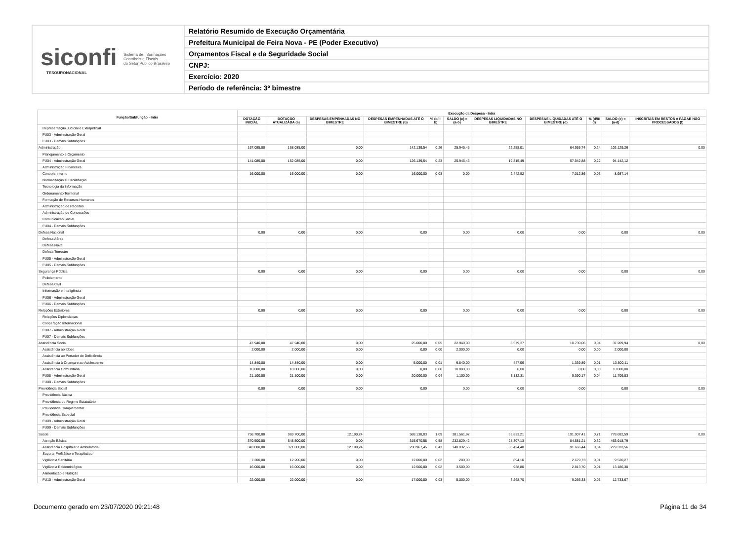siconfi Sistema de Informações
Contábeis e Fiscais
do Setor Público Brasileiro
TESOURONACIONAL
Relatório Resumido de Execução Orçamentária
Prefeitura Municipal de Feira Nova - PE (Poder Executivo)
Orçamentos Fiscal e da Seguridade Social
CNPJ:
Exercício: 2020
Período de referência: 3º bimestre
| Função/Subfunção - Intra | Execução da Despesa - Intra | | | | | | | | | | |
| --- | --- | --- | --- | --- | --- | --- | --- | --- | --- | --- | --- |
| | DOTAÇÃO INICIAL | DOTAÇÃO ATUALIZADA (a) | DESPESAS EMPENHADAS NO BIMESTRE | DESPESAS EMPENHADAS ATÉ O BIMESTRE (b) | % (b/III b) | SALDO (c) = (a-b) | DESPESAS LIQUIDADAS NO BIMESTRE | DESPESAS LIQUIDADAS ATÉ O BIMESTRE (d) | % (d/III d) | SALDO (e) = (a-d) | INSCRITAS EM RESTOS A PAGAR NÃO PROCESSADOS (f) |
| Representação Judicial e Extrajudicial | | | | | | | | | | | |
| FU03 - Administração Geral | | | | | | | | | | | |
| FU03 - Demais Subfunções | | | | | | | | | | | |
| Administração | 157.085,00 | 168.085,00 | 0,00 | 142.139,54 | 0,26 | 25.945,46 | 22.258,01 | 64.955,74 | 0,24 | 103.129,26 | 0,00 |
| Planejamento e Orçamento | | | | | | | | | | | |
| FU04 - Administração Geral | 141.085,00 | 152.085,00 | 0,00 | 126.139,54 | 0,23 | 25.945,46 | 19.815,49 | 57.942,88 | 0,22 | 94.142,12 | |
| Administração Financeira | | | | | | | | | | | |
| Controle Interno | 16.000,00 | 16.000,00 | 0,00 | 16.000,00 | 0,03 | 0,00 | 2.442,52 | 7.012,86 | 0,03 | 8.987,14 | |
| Normatização e Fiscalização | | | | | | | | | | | |
| Tecnologia da Informação | | | | | | | | | | | |
| Ordenamento Territorial | | | | | | | | | | | |
| Formação de Recursos Humanos | | | | | | | | | | | |
| Administração de Receitas | | | | | | | | | | | |
| Administração de Concessões | | | | | | | | | | | |
| Comunicação Social | | | | | | | | | | | |
| FU04 - Demais Subfunções | | | | | | | | | | | |
| Defesa Nacional | 0,00 | 0,00 | 0,00 | 0,00 | | 0,00 | 0,00 | 0,00 | | 0,00 | 0,00 |
| Defesa Aérea | | | | | | | | | | | |
| Defesa Naval | | | | | | | | | | | |
| Defesa Terrestre | | | | | | | | | | | |
| FU05 - Administração Geral | | | | | | | | | | | |
| FU05 - Demais Subfunções | | | | | | | | | | | |
| Segurança Pública | 0,00 | 0,00 | 0,00 | 0,00 | | 0,00 | 0,00 | 0,00 | | 0,00 | 0,00 |
| Policiamento | | | | | | | | | | | |
| Defesa Civil | | | | | | | | | | | |
| Informação e Inteligência | | | | | | | | | | | |
| FU06 - Administração Geral | | | | | | | | | | | |
| FU06 - Demais Subfunções | | | | | | | | | | | |
| Relações Exteriores | 0,00 | 0,00 | 0,00 | 0,00 | | 0,00 | 0,00 | 0,00 | | 0,00 | 0,00 |
| Relações Diplomáticas | | | | | | | | | | | |
| Cooperação Internacional | | | | | | | | | | | |
| FU07 - Administração Geral | | | | | | | | | | | |
| FU07 - Demais Subfunções | | | | | | | | | | | |
| Assistência Social | 47.940,00 | 47.940,00 | 0,00 | 25.000,00 | 0,05 | 22.940,00 | 3.579,37 | 10.730,06 | 0,04 | 37.209,94 | 0,00 |
| Assistência ao Idoso | 2.000,00 | 2.000,00 | 0,00 | 0,00 | 0,00 | 2.000,00 | 0,00 | 0,00 | 0,00 | 2.000,00 | |
| Assistência ao Portador de Deficiência | | | | | | | | | | | |
| Assistência à Criança e ao Adolescente | 14.840,00 | 14.840,00 | 0,00 | 5.000,00 | 0,01 | 9.840,00 | 447,06 | 1.339,89 | 0,01 | 13.500,11 | |
| Assistência Comunitária | 10.000,00 | 10.000,00 | 0,00 | 0,00 | 0,00 | 10.000,00 | 0,00 | 0,00 | 0,00 | 10.000,00 | |
| FU08 - Administração Geral | 21.100,00 | 21.100,00 | 0,00 | 20.000,00 | 0,04 | 1.100,00 | 3.132,31 | 9.390,17 | 0,04 | 11.709,83 | |
| FU08 - Demais Subfunções | | | | | | | | | | | |
| Previdência Social | 0,00 | 0,00 | 0,00 | 0,00 | | 0,00 | 0,00 | 0,00 | | 0,00 | 0,00 |
| Previdência Básica | | | | | | | | | | | |
| Previdência do Regime Estatutário | | | | | | | | | | | |
| Previdência Complementar | | | | | | | | | | | |
| Previdência Especial | | | | | | | | | | | |
| FU09 - Administração Geral | | | | | | | | | | | |
| FU09 - Demais Subfunções | | | | | | | | | | | |
| Saúde | 758.700,00 | 969.700,00 | 12.190,24 | 588.138,03 | 1,09 | 381.561,97 | 63.833,21 | 191.007,41 | 0,71 | 778.692,59 | 0,00 |
| Atenção Básica | 370.500,00 | 548.500,00 | 0,00 | 315.670,58 | 0,58 | 232.829,42 | 28.307,13 | 84.581,21 | 0,32 | 463.918,79 | |
| Assistência Hospitalar e Ambulatorial | 343.000,00 | 371.000,00 | 12.190,24 | 230.967,45 | 0,43 | 140.032,55 | 30.424,48 | 91.666,44 | 0,34 | 279.333,56 | |
| Suporte Profilático e Terapêutico | | | | | | | | | | | |
| Vigilância Sanitária | 7.200,00 | 12.200,00 | 0,00 | 12.000,00 | 0,02 | 200,00 | 894,10 | 2.679,73 | 0,01 | 9.520,27 | |
| Vigilância Epidemiológica | 16.000,00 | 16.000,00 | 0,00 | 12.500,00 | 0,02 | 3.500,00 | 938,80 | 2.813,70 | 0,01 | 13.186,30 | |
| Alimentação e Nutrição | | | | | | | | | | | |
| FU10 - Administração Geral | 22.000,00 | 22.000,00 | 0,00 | 17.000,00 | 0,03 | 5.000,00 | 3.268,70 | 9.266,33 | 0,03 | 12.733,67 | |
Documento gerado em 23/07/2020 09:21:48 Página 11 de 34